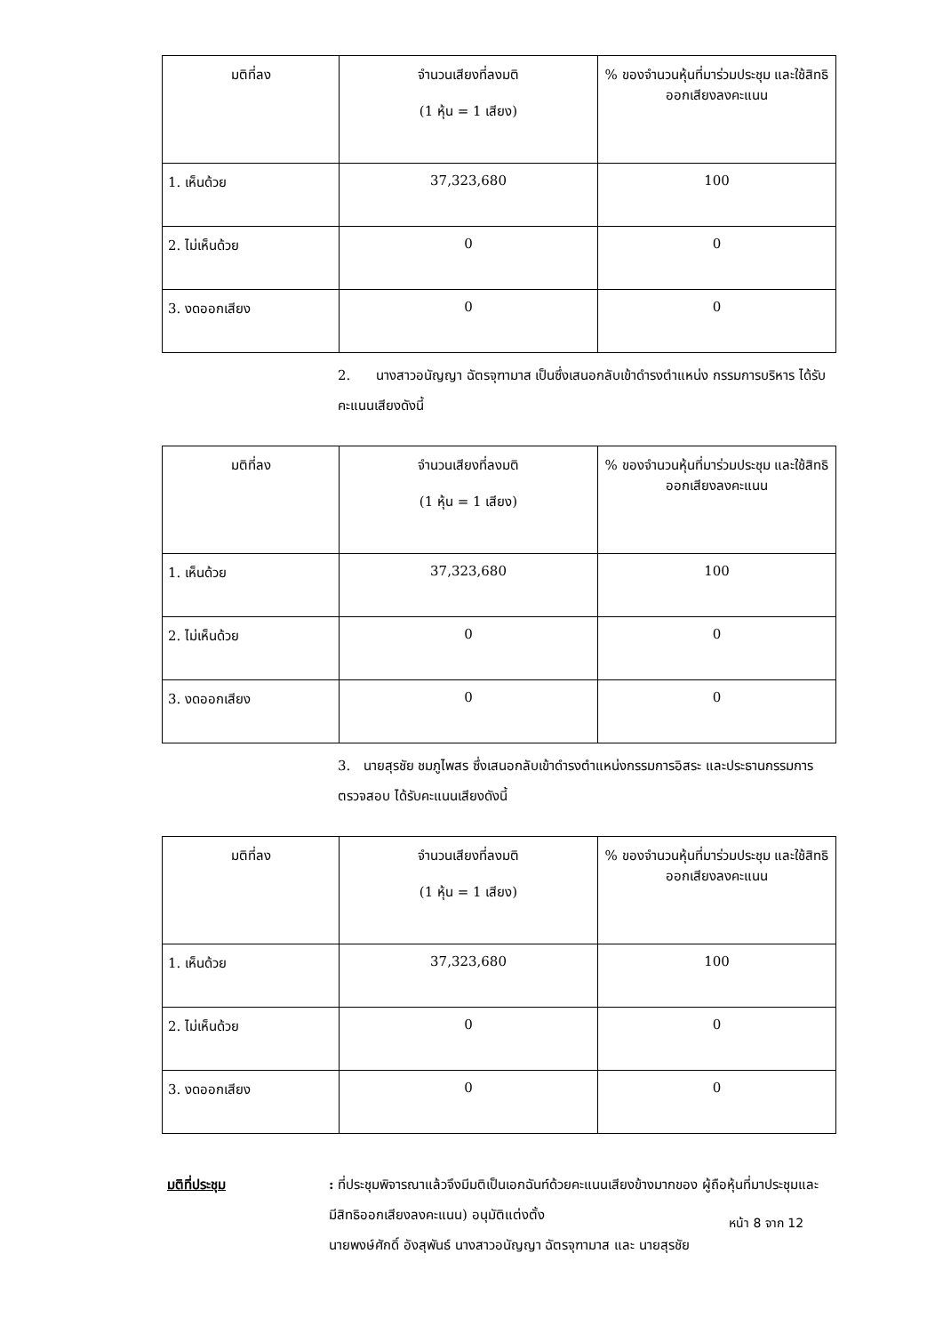| มติที่ลง | จำนวนเสียงที่ลงมติ (1 หุ้น = 1 เสียง) | % ของจำนวนหุ้นที่มาร่วมประชุม และใช้สิทธิออกเสียงลงคะแนน |
| 1. เห็นด้วย | 37,323,680 | 100 |
| 2. ไม่เห็นด้วย | 0 | 0 |
| 3. งดออกเสียง | 0 | 0 |
2. นางสาวอนัญญา ฉัตรจุฑามาส เป็นซึ่งเสนอกลับเข้าดำรงตำแหน่ง กรรมการบริหาร ได้รับคะแนนเสียงดังนี้
| มติที่ลง | จำนวนเสียงที่ลงมติ (1 หุ้น = 1 เสียง) | % ของจำนวนหุ้นที่มาร่วมประชุม และใช้สิทธิออกเสียงลงคะแนน |
| 1. เห็นด้วย | 37,323,680 | 100 |
| 2. ไม่เห็นด้วย | 0 | 0 |
| 3. งดออกเสียง | 0 | 0 |
3. นายสุรชัย ชมภูไพสร ซึ่งเสนอกลับเข้าดำรงตำแหน่งกรรมการอิสระ และประธานกรรมการตรวจสอบ ได้รับคะแนนเสียงดังนี้
| มติที่ลง | จำนวนเสียงที่ลงมติ (1 หุ้น = 1 เสียง) | % ของจำนวนหุ้นที่มาร่วมประชุม และใช้สิทธิออกเสียงลงคะแนน |
| 1. เห็นด้วย | 37,323,680 | 100 |
| 2. ไม่เห็นด้วย | 0 | 0 |
| 3. งดออกเสียง | 0 | 0 |
มติที่ประชุม : ที่ประชุมพิจารณาแล้วจึงมีมติเป็นเอกฉันท์ด้วยคะแนนเสียงข้างมากของ ผู้ถือหุ้นที่มาประชุมและมีสิทธิออกเสียงลงคะแนน) อนุมัติแต่งตั้ง
นายพงษ์ศักดิ์ อังสุพันธ์ นางสาวอนัญญา ฉัตรจุฑามาส และ นายสุรชัย
หน้า 8 จาก 12